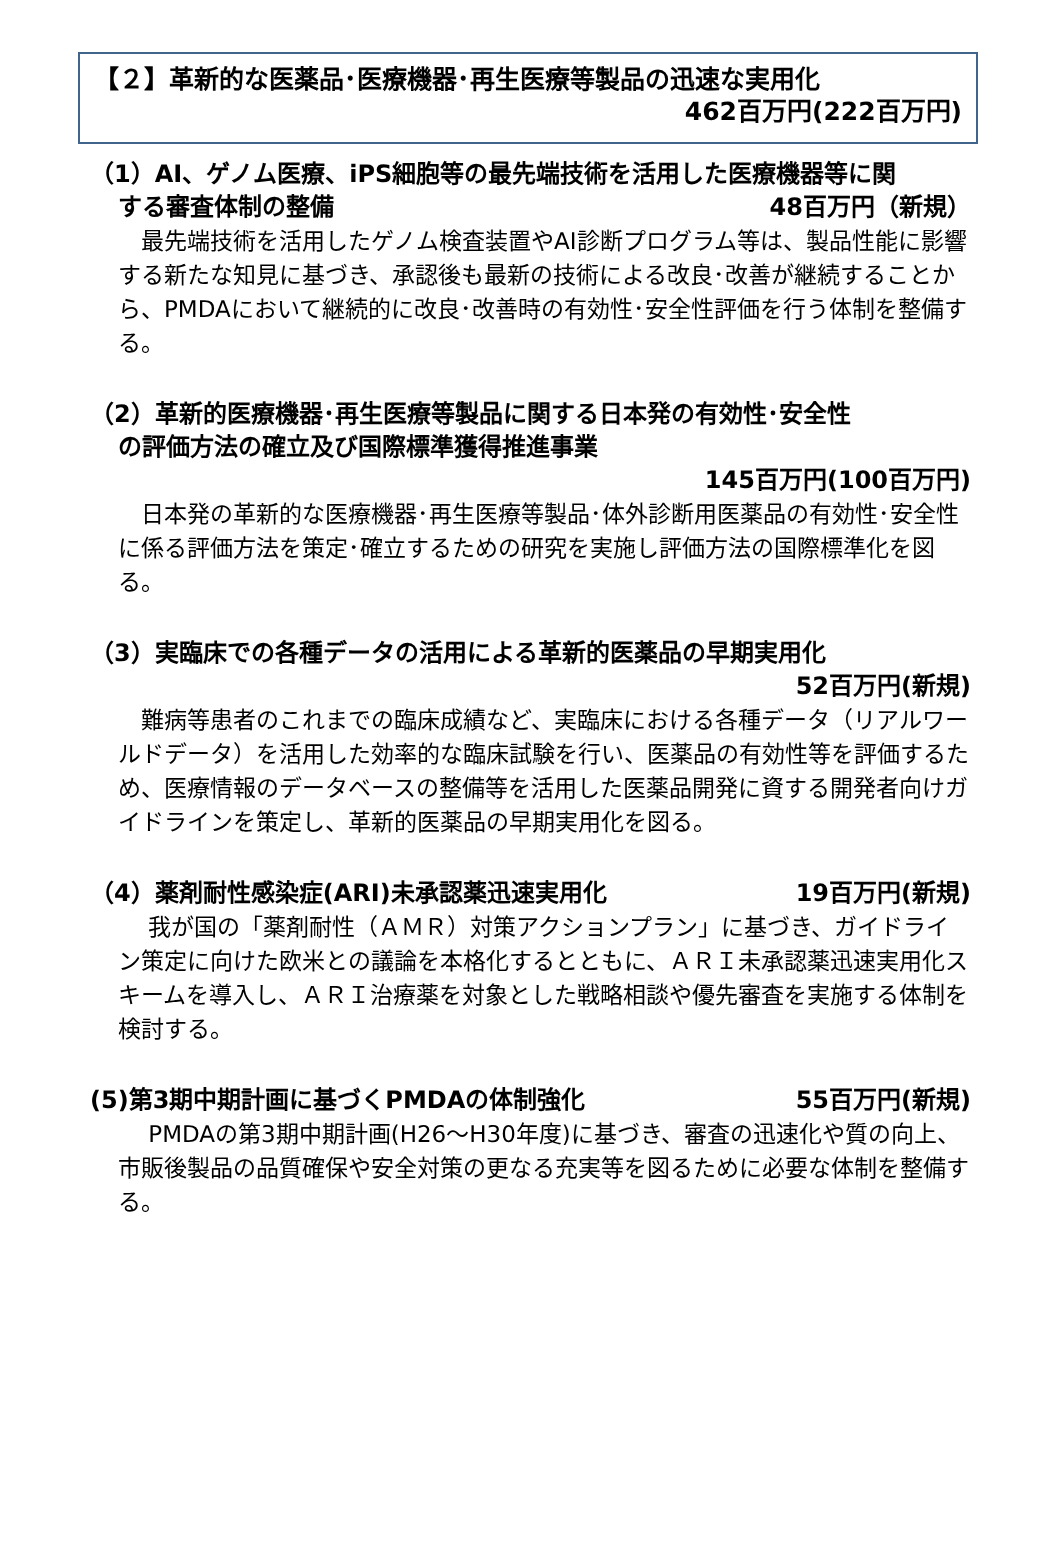【２】革新的な医薬品･医療機器･再生医療等製品の迅速な実用化
462百万円(222百万円)
（1）AI、ゲノム医療、iPS細胞等の最先端技術を活用した医療機器等に関
する審査体制の整備 48百万円（新規）
　最先端技術を活用したゲノム検査装置やAI診断プログラム等は、製品性能に影響する新たな知見に基づき、承認後も最新の技術による改良･改善が継続することから、PMDAにおいて継続的に改良･改善時の有効性･安全性評価を行う体制を整備する。
（2）革新的医療機器･再生医療等製品に関する日本発の有効性･安全性
の評価方法の確立及び国際標準獲得推進事業
145百万円(100百万円)
　日本発の革新的な医療機器･再生医療等製品･体外診断用医薬品の有効性･安全性に係る評価方法を策定･確立するための研究を実施し評価方法の国際標準化を図る。
（3）実臨床での各種データの活用による革新的医薬品の早期実用化
52百万円(新規)
　難病等患者のこれまでの臨床成績など、実臨床における各種データ（リアルワールドデータ）を活用した効率的な臨床試験を行い、医薬品の有効性等を評価するため、医療情報のデータベースの整備等を活用した医薬品開発に資する開発者向けガイドラインを策定し、革新的医薬品の早期実用化を図る。
（4）薬剤耐性感染症(ARI)未承認薬迅速実用化 19百万円(新規)
　 我が国の「薬剤耐性（ＡＭＲ）対策アクションプラン」に基づき、ガイドライン策定に向けた欧米との議論を本格化するとともに、ＡＲＩ未承認薬迅速実用化スキームを導入し、ＡＲＩ治療薬を対象とした戦略相談や優先審査を実施する体制を検討する。
(5)第3期中期計画に基づくPMDAの体制強化 55百万円(新規)
　 PMDAの第3期中期計画(H26～H30年度)に基づき、審査の迅速化や質の向上、市販後製品の品質確保や安全対策の更なる充実等を図るために必要な体制を整備する。